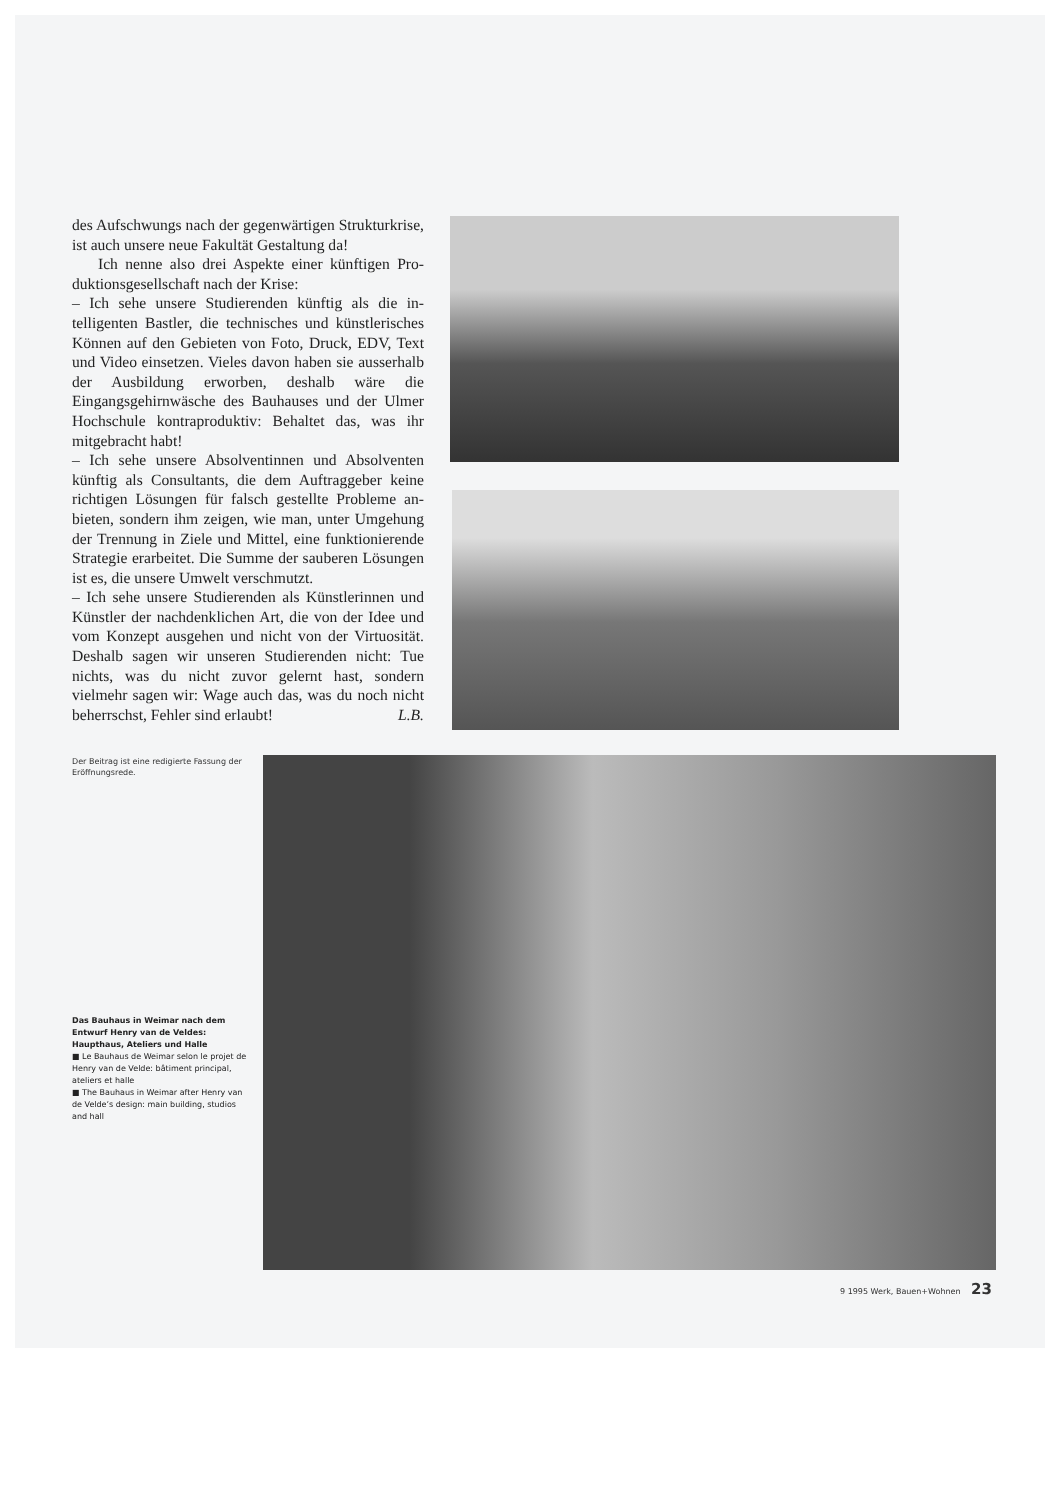des Aufschwungs nach der gegenwärtigen Struktur­krise, ist auch unsere neue Fakultät Gestaltung da!
Ich nenne also drei Aspekte einer künftigen Pro­duktionsgesellschaft nach der Krise:
– Ich sehe unsere Studierenden künftig als die in­telligenten Bastler, die technisches und künstleri­sches Können auf den Gebieten von Foto, Druck, EDV, Text und Video einsetzen. Vieles davon haben sie ausserhalb der Ausbildung erworben, deshalb wäre die Eingangsgehirnwäsche des Bauhauses und der Ulmer Hochschule kontraproduktiv: Behaltet das, was ihr mitgebracht habt!
– Ich sehe unsere Absolventinnen und Absolventen künftig als Consultants, die dem Auftraggeber keine richtigen Lösungen für falsch gestellte Probleme an­bieten, sondern ihm zeigen, wie man, unter Umge­hung der Trennung in Ziele und Mittel, eine funk­tionierende Strategie erarbeitet. Die Summe der sauberen Lösungen ist es, die unsere Umwelt ver­schmutzt.
– Ich sehe unsere Studierenden als Künstlerinnen und Künstler der nachdenklichen Art, die von der Idee und vom Konzept ausgehen und nicht von der Virtuosität. Deshalb sagen wir unseren Studierenden nicht: Tue nichts, was du nicht zuvor gelernt hast, sondern vielmehr sagen wir: Wage auch das, was du noch nicht beherrschst, Fehler sind erlaubt! L.B.
Der Beitrag ist eine redigierte Fassung der Eröffnungsrede.
Das Bauhaus in Weimar nach dem Entwurf Henry van de Veldes: Haupthaus, Ateliers und Halle
■ Le Bauhaus de Weimar selon le projet de Henry van de Velde: bâtiment principal, ateliers et halle
■ The Bauhaus in Weimar after Henry van de Velde’s design: main building, studios and hall
9 1995 Werk, Bauen+Wohnen 23